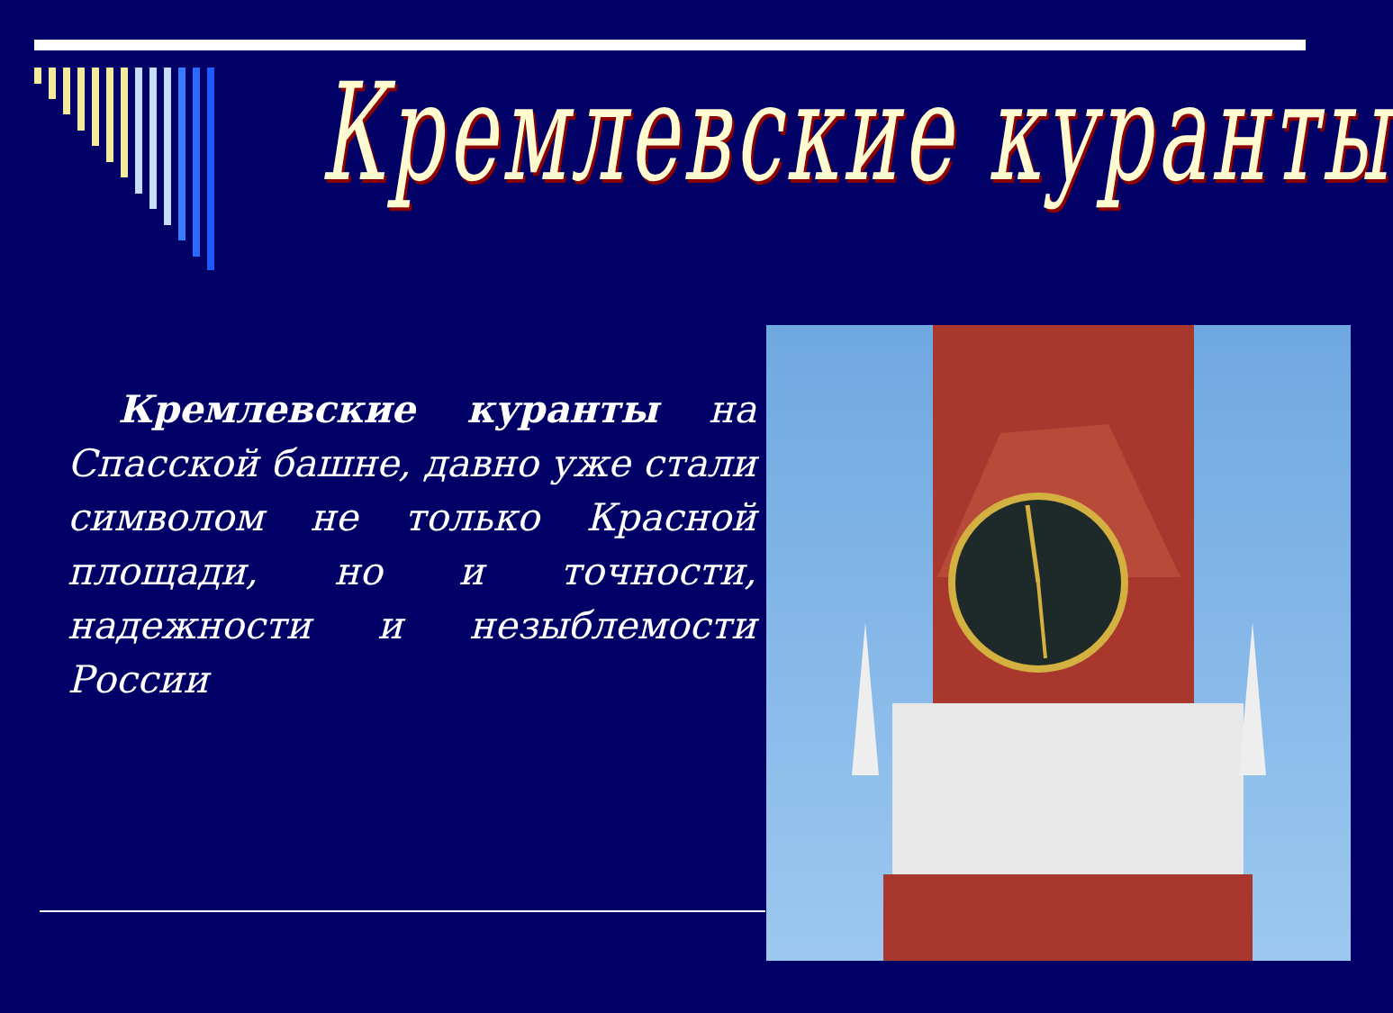Кремлевские куранты
Кремлевские куранты на Спасской башне, давно уже стали символом не только Красной площади, но и точности, надежности и незыблемости России